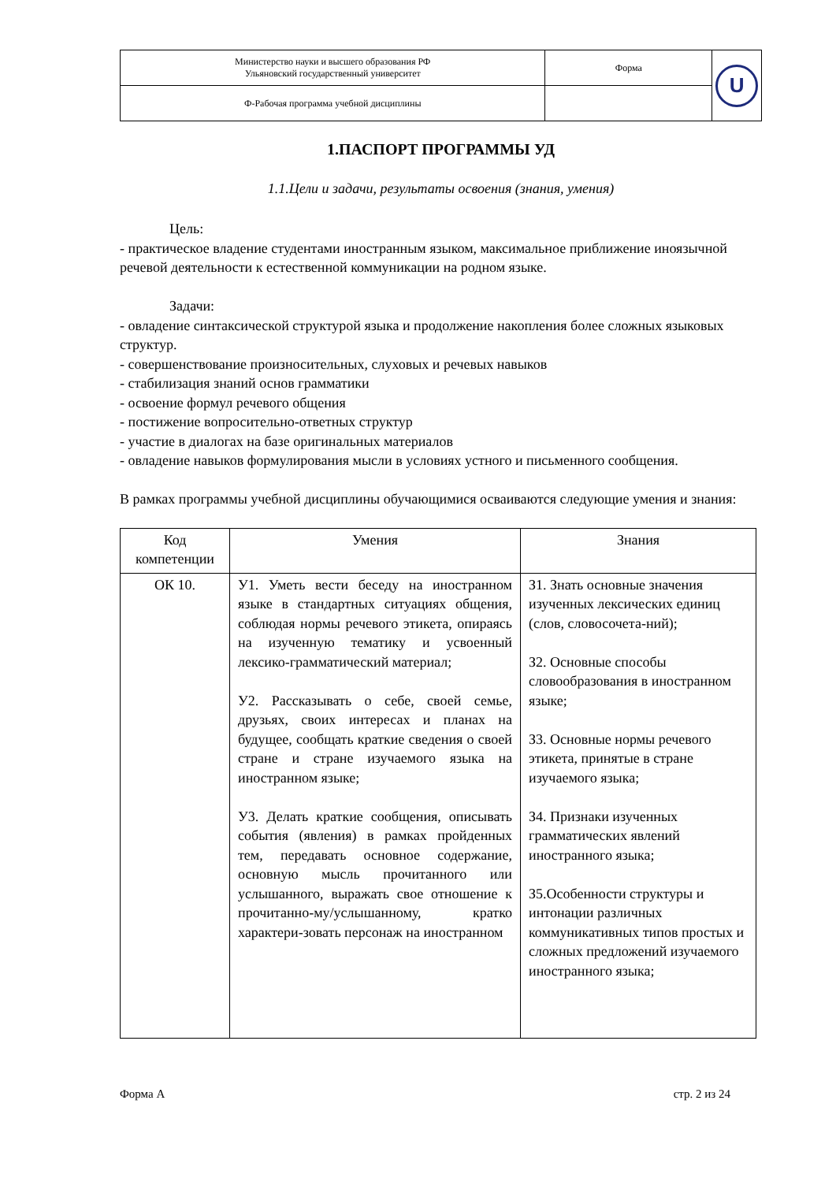| Министерство науки и высшего образования РФ Ульяновский государственный университет | Форма | U |
| Ф-Рабочая программа учебной дисциплины | | |
1.ПАСПОРТ ПРОГРАММЫ УД
1.1.Цели и задачи, результаты освоения (знания, умения)
Цель:
- практическое владение студентами иностранным языком, максимальное приближение иноязычной речевой деятельности к естественной коммуникации на родном языке.
Задачи:
- овладение синтаксической структурой языка и продолжение накопления более сложных языковых структур.
- совершенствование произносительных, слуховых и речевых навыков
- стабилизация знаний основ грамматики
- освоение формул речевого общения
- постижение вопросительно-ответных структур
- участие в диалогах на базе оригинальных материалов
- овладение навыков формулирования мысли в условиях устного и письменного сообщения.
В рамках программы учебной дисциплины обучающимися осваиваются следующие умения и знания:
| Код компетенции | Умения | Знания |
| --- | --- | --- |
| ОК 10. | У1. Уметь вести беседу на иностранном языке в стандартных ситуациях общения, соблюдая нормы речевого этикета, опираясь на изученную тематику и усвоенный лексико-грамматический материал; У2. Рассказывать о себе, своей семье, друзьях, своих интересах и планах на будущее, сообщать краткие сведения о своей стране и стране изучаемого языка на иностранном языке; У3. Делать краткие сообщения, описывать события (явления) в рамках пройденных тем, передавать основное содержание, основную мысль прочитанного или услышанного, выражать свое отношение к прочитанно-му/услышанному, кратко характери-зовать персонаж на иностранном | З1. Знать основные значения изученных лексических единиц (слов, словосочета-ний); З2. Основные способы словообразования в иностранном языке; З3. Основные нормы речевого этикета, принятые в стране изучаемого языка; З4. Признаки изученных грамматических явлений иностранного языка; З5.Особенности структуры и интонации различных коммуникативных типов простых и сложных предложений изучаемого иностранного языка; |
Форма А стр. 2 из 24